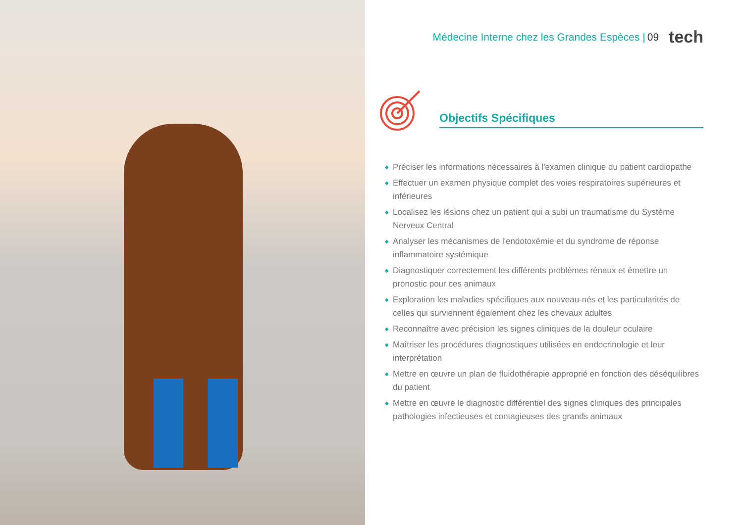Médecine Interne chez les Grandes Espèces | 09 tech
Objectifs Spécifiques
◆ Préciser les informations nécessaires à l'examen clinique du patient cardiopathe
◆ Effectuer un examen physique complet des voies respiratoires supérieures et inférieures
◆ Localisez les lésions chez un patient qui a subi un traumatisme du Système Nerveux Central
◆ Analyser les mécanismes de l'endotoxémie et du syndrome de réponse inflammatoire systémique
◆ Diagnostiquer correctement les différents problèmes rénaux et émettre un pronostic pour ces animaux
◆ Exploration les maladies spécifiques aux nouveau-nés et les particularités de celles qui surviennent également chez les chevaux adultes
◆ Reconnaître avec précision les signes cliniques de la douleur oculaire
◆ Maîtriser les procédures diagnostiques utilisées en endocrinologie et leur interprétation
◆ Mettre en œuvre un plan de fluidothérapie approprié en fonction des déséquilibres du patient
◆ Mettre en œuvre le diagnostic différentiel des signes cliniques des principales pathologies infectieuses et contagieuses des grands animaux